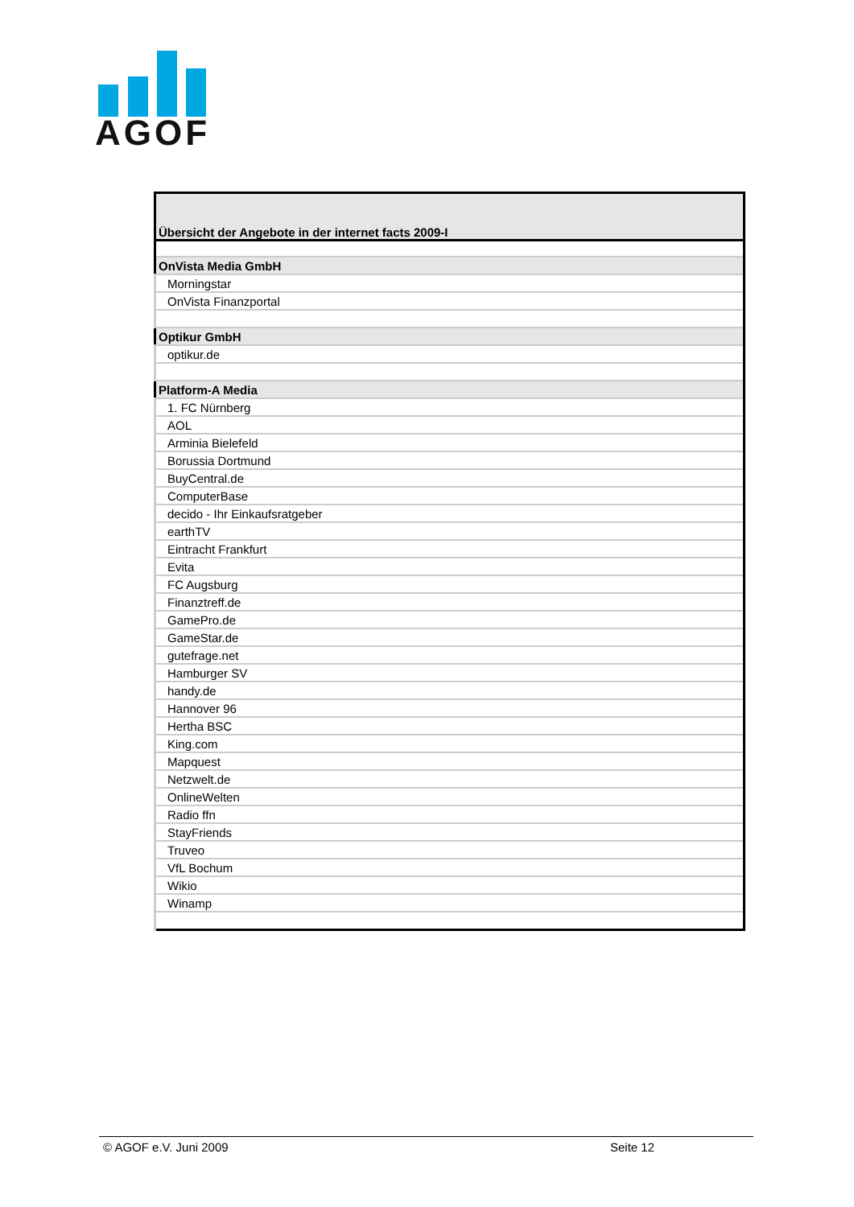AGOF
| Übersicht der Angebote in der internet facts 2009-I |
| OnVista Media GmbH |
| Morningstar |
| OnVista Finanzportal |
| Optikur GmbH |
| optikur.de |
| Platform-A Media |
| 1. FC Nürnberg |
| AOL |
| Arminia Bielefeld |
| Borussia Dortmund |
| BuyCentral.de |
| ComputerBase |
| decido - Ihr Einkaufsratgeber |
| earthTV |
| Eintracht Frankfurt |
| Evita |
| FC Augsburg |
| Finanztreff.de |
| GamePro.de |
| GameStar.de |
| gutefrage.net |
| Hamburger SV |
| handy.de |
| Hannover 96 |
| Hertha BSC |
| King.com |
| Mapquest |
| Netzwelt.de |
| OnlineWelten |
| Radio ffn |
| StayFriends |
| Truveo |
| VfL Bochum |
| Wikio |
| Winamp |
© AGOF e.V. Juni 2009 Seite 12